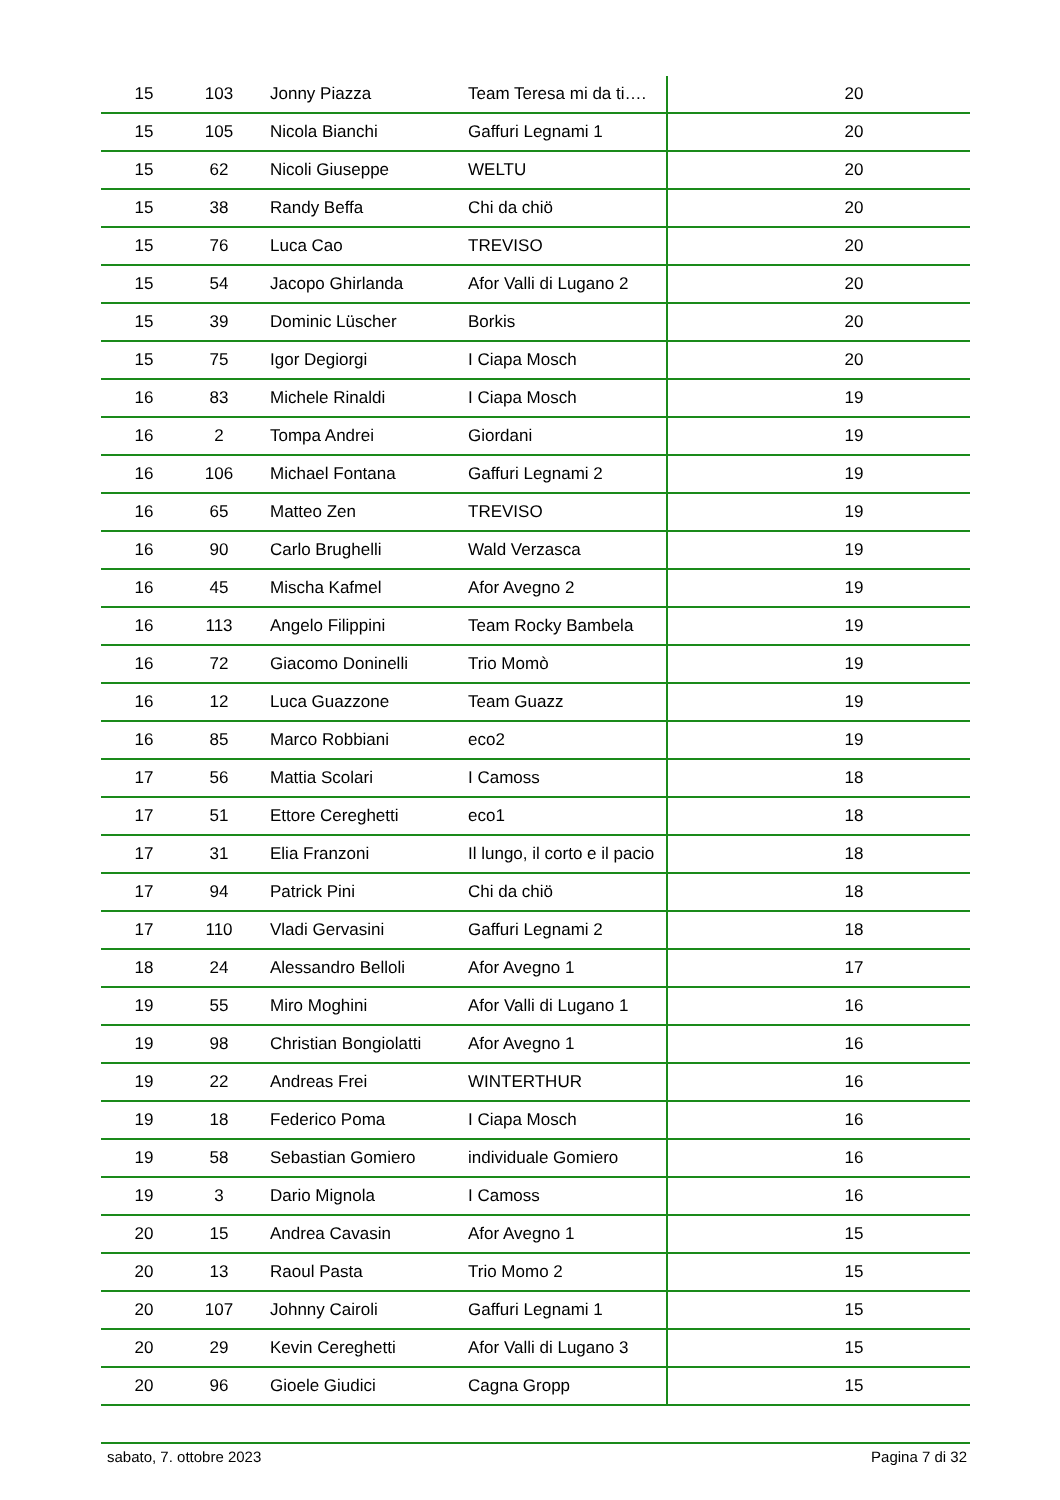| 15 | 103 | Jonny Piazza | Team Teresa mi da ti…. | 20 |
| 15 | 105 | Nicola Bianchi | Gaffuri Legnami 1 | 20 |
| 15 | 62 | Nicoli Giuseppe | WELTU | 20 |
| 15 | 38 | Randy Beffa | Chi da chiö | 20 |
| 15 | 76 | Luca Cao | TREVISO | 20 |
| 15 | 54 | Jacopo Ghirlanda | Afor Valli di Lugano 2 | 20 |
| 15 | 39 | Dominic Lüscher | Borkis | 20 |
| 15 | 75 | Igor Degiorgi | I Ciapa Mosch | 20 |
| 16 | 83 | Michele Rinaldi | I Ciapa Mosch | 19 |
| 16 | 2 | Tompa Andrei | Giordani | 19 |
| 16 | 106 | Michael Fontana | Gaffuri Legnami 2 | 19 |
| 16 | 65 | Matteo Zen | TREVISO | 19 |
| 16 | 90 | Carlo Brughelli | Wald Verzasca | 19 |
| 16 | 45 | Mischa Kafmel | Afor Avegno 2 | 19 |
| 16 | 113 | Angelo Filippini | Team Rocky Bambela | 19 |
| 16 | 72 | Giacomo Doninelli | Trio Momò | 19 |
| 16 | 12 | Luca Guazzone | Team Guazz | 19 |
| 16 | 85 | Marco Robbiani | eco2 | 19 |
| 17 | 56 | Mattia Scolari | I Camoss | 18 |
| 17 | 51 | Ettore Cereghetti | eco1 | 18 |
| 17 | 31 | Elia Franzoni | Il lungo, il corto e il pacio | 18 |
| 17 | 94 | Patrick Pini | Chi da chiö | 18 |
| 17 | 110 | Vladi Gervasini | Gaffuri Legnami 2 | 18 |
| 18 | 24 | Alessandro Belloli | Afor Avegno 1 | 17 |
| 19 | 55 | Miro Moghini | Afor Valli di Lugano 1 | 16 |
| 19 | 98 | Christian Bongiolatti | Afor Avegno 1 | 16 |
| 19 | 22 | Andreas Frei | WINTERTHUR | 16 |
| 19 | 18 | Federico Poma | I Ciapa Mosch | 16 |
| 19 | 58 | Sebastian Gomiero | individuale Gomiero | 16 |
| 19 | 3 | Dario Mignola | I Camoss | 16 |
| 20 | 15 | Andrea Cavasin | Afor Avegno 1 | 15 |
| 20 | 13 | Raoul Pasta | Trio Momo 2 | 15 |
| 20 | 107 | Johnny Cairoli | Gaffuri Legnami 1 | 15 |
| 20 | 29 | Kevin Cereghetti | Afor Valli di Lugano 3 | 15 |
| 20 | 96 | Gioele Giudici | Cagna Gropp | 15 |
sabato, 7. ottobre 2023 Pagina 7 di 32